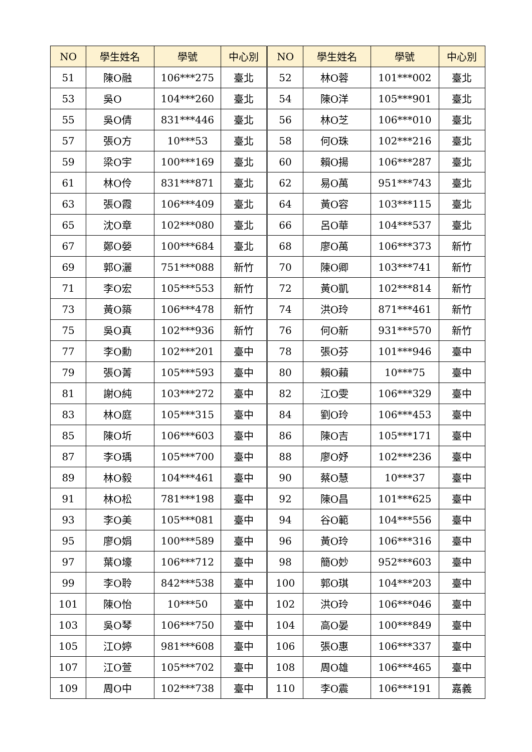| NO | 學生姓名 | 學號 | 中心別 | NO | 學生姓名 | 學號 | 中心別 |
| --- | --- | --- | --- | --- | --- | --- | --- |
| 51 | 陳O融 | 106***275 | 臺北 | 52 | 林O蓉 | 101***002 | 臺北 |
| 53 | 吳O | 104***260 | 臺北 | 54 | 陳O洋 | 105***901 | 臺北 |
| 55 | 吳O倩 | 831***446 | 臺北 | 56 | 林O芝 | 106***010 | 臺北 |
| 57 | 張O方 | 10***53 | 臺北 | 58 | 何O珠 | 102***216 | 臺北 |
| 59 | 梁O宇 | 100***169 | 臺北 | 60 | 賴O揚 | 106***287 | 臺北 |
| 61 | 林O伶 | 831***871 | 臺北 | 62 | 易O萬 | 951***743 | 臺北 |
| 63 | 張O霞 | 106***409 | 臺北 | 64 | 黃O容 | 103***115 | 臺北 |
| 65 | 沈O章 | 102***080 | 臺北 | 66 | 呂O華 | 104***537 | 臺北 |
| 67 | 鄭O嫈 | 100***684 | 臺北 | 68 | 廖O萬 | 106***373 | 新竹 |
| 69 | 郭O灑 | 751***088 | 新竹 | 70 | 陳O卿 | 103***741 | 新竹 |
| 71 | 李O宏 | 105***553 | 新竹 | 72 | 黃O凱 | 102***814 | 新竹 |
| 73 | 黃O築 | 106***478 | 新竹 | 74 | 洪O玲 | 871***461 | 新竹 |
| 75 | 吳O真 | 102***936 | 新竹 | 76 | 何O新 | 931***570 | 新竹 |
| 77 | 李O勳 | 102***201 | 臺中 | 78 | 張O芬 | 101***946 | 臺中 |
| 79 | 張O菁 | 105***593 | 臺中 | 80 | 賴O藾 | 10***75 | 臺中 |
| 81 | 謝O純 | 103***272 | 臺中 | 82 | 江O雯 | 106***329 | 臺中 |
| 83 | 林O庭 | 105***315 | 臺中 | 84 | 劉O玲 | 106***453 | 臺中 |
| 85 | 陳O圻 | 106***603 | 臺中 | 86 | 陳O吉 | 105***171 | 臺中 |
| 87 | 李O瑀 | 105***700 | 臺中 | 88 | 廖O妤 | 102***236 | 臺中 |
| 89 | 林O毅 | 104***461 | 臺中 | 90 | 蔡O慧 | 10***37 | 臺中 |
| 91 | 林O松 | 781***198 | 臺中 | 92 | 陳O昌 | 101***625 | 臺中 |
| 93 | 李O美 | 105***081 | 臺中 | 94 | 谷O範 | 104***556 | 臺中 |
| 95 | 廖O娟 | 100***589 | 臺中 | 96 | 黃O玲 | 106***316 | 臺中 |
| 97 | 葉O壕 | 106***712 | 臺中 | 98 | 簡O妙 | 952***603 | 臺中 |
| 99 | 李O聆 | 842***538 | 臺中 | 100 | 郭O琪 | 104***203 | 臺中 |
| 101 | 陳O怡 | 10***50 | 臺中 | 102 | 洪O玲 | 106***046 | 臺中 |
| 103 | 吳O琴 | 106***750 | 臺中 | 104 | 高O晏 | 100***849 | 臺中 |
| 105 | 江O婷 | 981***608 | 臺中 | 106 | 張O惠 | 106***337 | 臺中 |
| 107 | 江O萱 | 105***702 | 臺中 | 108 | 周O雄 | 106***465 | 臺中 |
| 109 | 周O中 | 102***738 | 臺中 | 110 | 李O震 | 106***191 | 嘉義 |